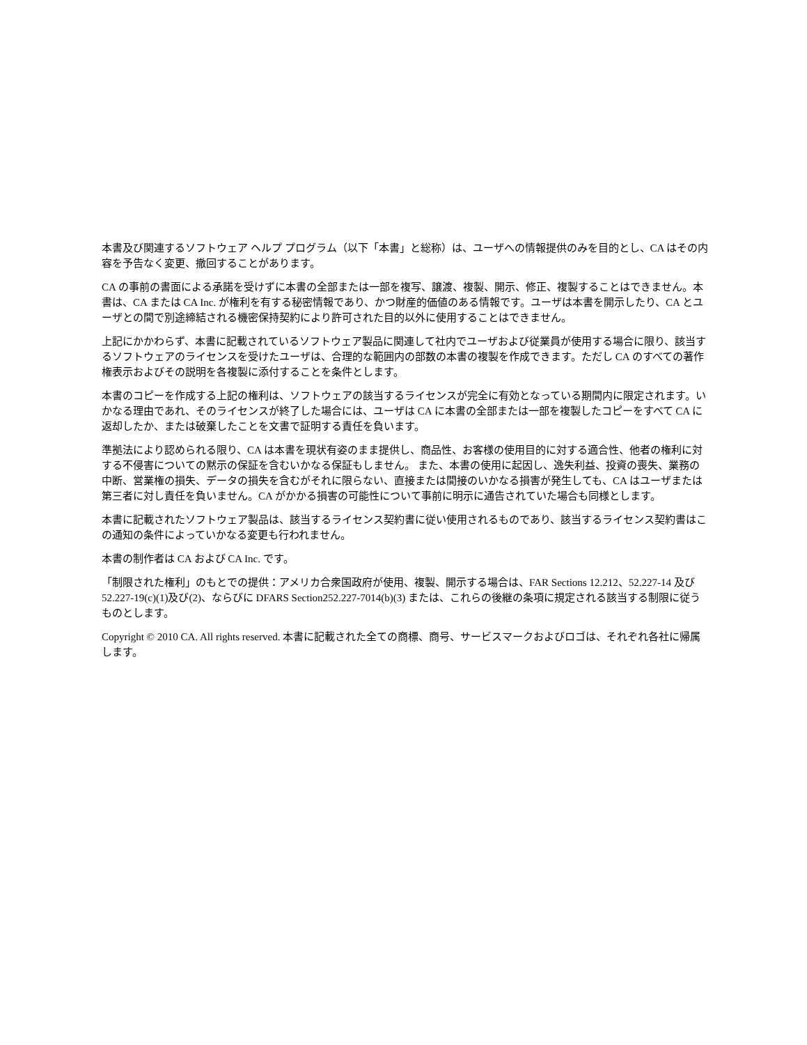本書及び関連するソフトウェア ヘルプ プログラム（以下「本書」と総称）は、ユーザへの情報提供のみを目的とし、CA はその内容を予告なく変更、撤回することがあります。
CA の事前の書面による承諾を受けずに本書の全部または一部を複写、譲渡、複製、開示、修正、複製することはできません。本書は、CA または CA Inc. が権利を有する秘密情報であり、かつ財産的価値のある情報です。ユーザは本書を開示したり、CA とユーザとの間で別途締結される機密保持契約により許可された目的以外に使用することはできません。
上記にかかわらず、本書に記載されているソフトウェア製品に関連して社内でユーザおよび従業員が使用する場合に限り、該当するソフトウェアのライセンスを受けたユーザは、合理的な範囲内の部数の本書の複製を作成できます。ただし CA のすべての著作権表示およびその説明を各複製に添付することを条件とします。
本書のコピーを作成する上記の権利は、ソフトウェアの該当するライセンスが完全に有効となっている期間内に限定されます。いかなる理由であれ、そのライセンスが終了した場合には、ユーザは CA に本書の全部または一部を複製したコピーをすべて CA に返却したか、または破棄したことを文書で証明する責任を負います。
準拠法により認められる限り、CA は本書を現状有姿のまま提供し、商品性、お客様の使用目的に対する適合性、他者の権利に対する不侵害についての黙示の保証を含むいかなる保証もしません。 また、本書の使用に起因し、逸失利益、投資の喪失、業務の中断、営業権の損失、データの損失を含むがそれに限らない、直接または間接のいかなる損害が発生しても、CA はユーザまたは第三者に対し責任を負いません。CA がかかる損害の可能性について事前に明示に通告されていた場合も同様とします。
本書に記載されたソフトウェア製品は、該当するライセンス契約書に従い使用されるものであり、該当するライセンス契約書はこの通知の条件によっていかなる変更も行われません。
本書の制作者は CA および CA Inc. です。
「制限された権利」のもとでの提供：アメリカ合衆国政府が使用、複製、開示する場合は、FAR Sections 12.212、52.227-14 及び 52.227-19(c)(1)及び(2)、ならびに DFARS Section252.227-7014(b)(3) または、これらの後継の条項に規定される該当する制限に従うものとします。
Copyright © 2010 CA. All rights reserved. 本書に記載された全ての商標、商号、サービスマークおよびロゴは、それぞれ各社に帰属します。